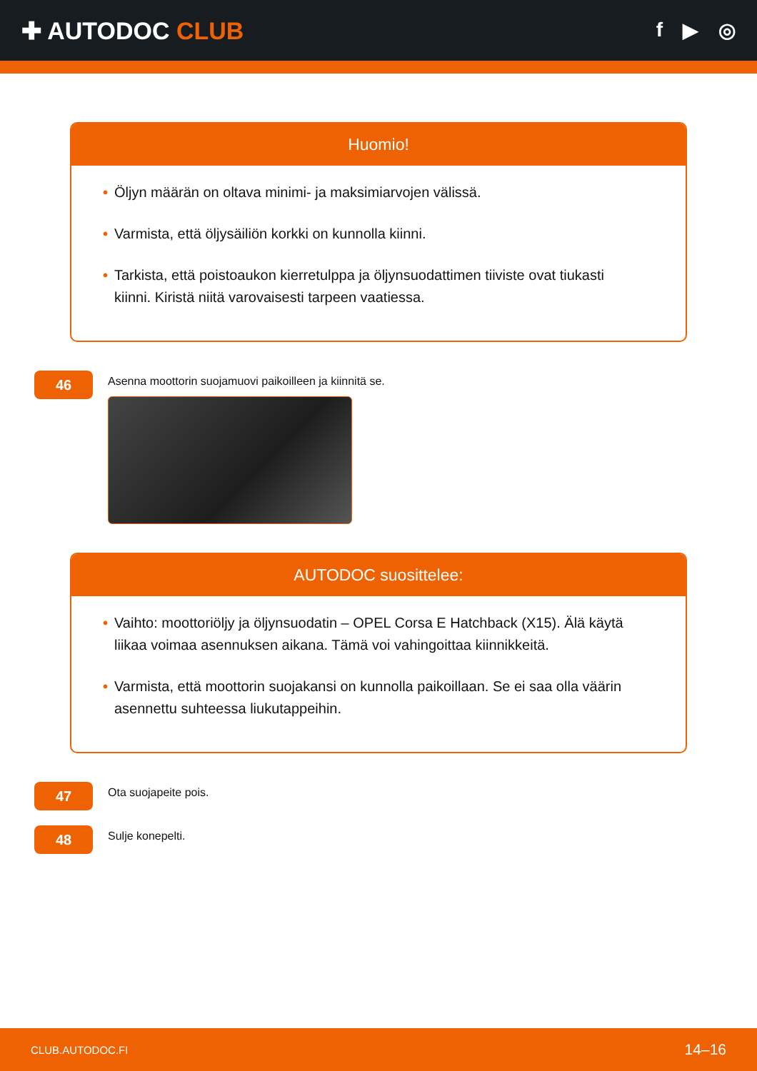✚ AUTODOC CLUB
f ▶ ◎
Huomio!
• Öljyn määrän on oltava minimi- ja maksimiarvojen välissä.
• Varmista, että öljysäiliön korkki on kunnolla kiinni.
• Tarkista, että poistoaukon kierretulppa ja öljynsuodattimen tiiviste ovat tiukasti kiinni. Kiristä niitä varovaisesti tarpeen vaatiessa.
46
Asenna moottorin suojamuovi paikoilleen ja kiinnitä se.
AUTODOC suosittelee:
• Vaihto: moottoriöljy ja öljynsuodatin – OPEL Corsa E Hatchback (X15). Älä käytä liikaa voimaa asennuksen aikana. Tämä voi vahingoittaa kiinnikkeitä.
• Varmista, että moottorin suojakansi on kunnolla paikoillaan. Se ei saa olla väärin asennettu suhteessa liukutappeihin.
47
Ota suojapeite pois.
48
Sulje konepelti.
CLUB.AUTODOC.FI 14–16